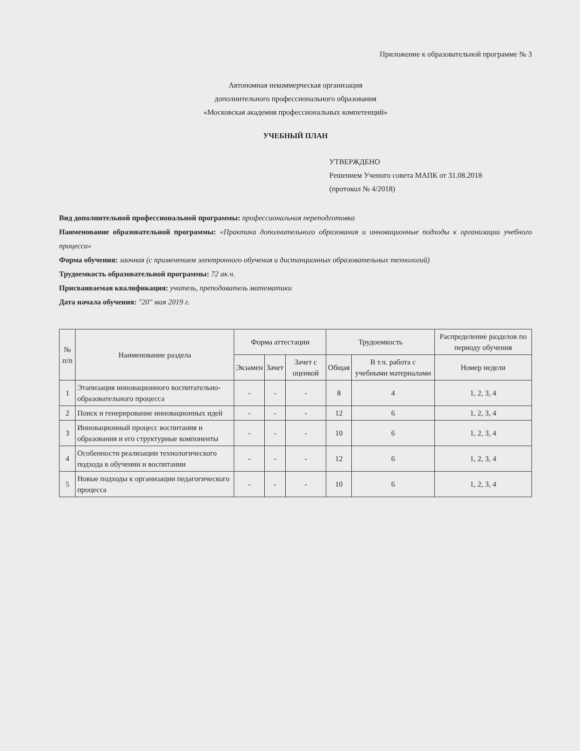Приложение к образовательной программе № 3
Автономная некоммерческая организация
дополнительного профессионального образования
«Московская академия профессиональных компетенций»
УЧЕБНЫЙ ПЛАН
УТВЕРЖДЕНО
Решением Ученого совета МАПК от 31.08.2018
(протокол № 4/2018)
Вид дополнительной профессиональной программы: профессиональная переподготовка
Наименование образовательной программы: «Практика дополнительного образования и инновационные подходы к организации учебного процесса»
Форма обучения: заочная (с применением электронного обучения и дистанционных образовательных технологий)
Трудоемкость образовательной программы: 72 ак.ч.
Присваиваемая квалификация: учитель, преподаватель математики
Дата начала обучения: "20" мая 2019 г.
| № п/п | Наименование раздела | Форма аттестации | | | Трудоемкость | | Распределение разделов по периоду обучения |
| --- | --- | --- | --- | --- | --- | --- | --- |
| | | Экзамен | Зачет | Зачет с оценкой | Общая | В т.ч. работа с учебными материалами | Номер недели |
| 1 | Этапизация инновационного воспитательно-образовательного процесса | - | - | - | 8 | 4 | 1, 2, 3, 4 |
| 2 | Поиск и генерирование инновационных идей | - | - | - | 12 | 6 | 1, 2, 3, 4 |
| 3 | Инновационный процесс воспитания и образования и его структурные компоненты | - | - | - | 10 | 6 | 1, 2, 3, 4 |
| 4 | Особенности реализации технологического подхода в обучении и воспитании | - | - | - | 12 | 6 | 1, 2, 3, 4 |
| 5 | Новые подходы к организации педагогического процесса | - | - | - | 10 | 6 | 1, 2, 3, 4 |